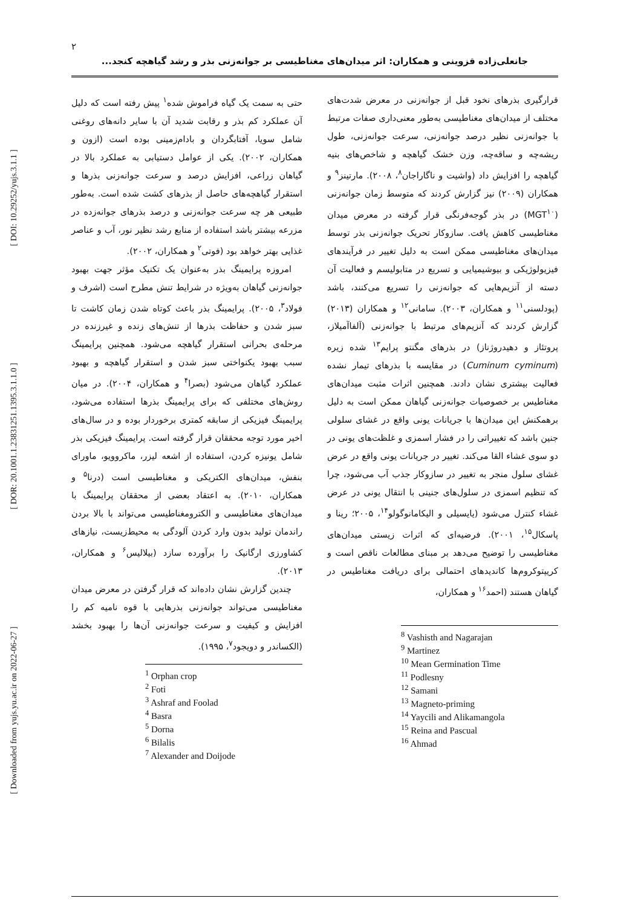۲
جانعلی‌زاده قزوینی و همکاران: اثر میدان‌های مغناطیسی بر جوانه‌زنی بذر و رشد گیاهچه کنجد...
[ DOI: 10.29252/yujs.3.1.1 ]
[ DOR: 20.1001.1.23831251.1395.3.1.1.0 ]
[ Downloaded from yujs.yu.ac.ir on 2022-06-27 ]
حتی به سمت یک گیاه فراموش شده<sup>۱</sup> پیش رفته است که دلیل آن عملکرد کم بذر و رقابت شدید آن با سایر دانه‌های روغنی شامل سویا، آفتابگردان و بادام‌زمینی بوده است (ازون و همکاران، ۲۰۰۲). یکی از عوامل دستیابی به عملکرد بالا در گیاهان زراعی، افزایش درصد و سرعت جوانه‌زنی بذرها و استقرار گیاهچه‌های حاصل از بذرهای کشت شده است. به‌طور طبیعی هر چه سرعت جوانه‌زنی و درصد بذرهای جوانه‌زده در مزرعه بیشتر باشد استفاده از منابع رشد نظیر نور، آب و عناصر غذایی بهتر خواهد بود (فوتی<sup>۲</sup> و همکاران، ۲۰۰۲).
امروزه پرایمینگ بذر به‌عنوان یک تکنیک مؤثر جهت بهبود جوانه‌زنی گیاهان به‌ویژه در شرایط تنش مطرح است (اشرف و فولاد<sup>۳</sup>، ۲۰۰۵). پرایمینگ بذر باعث کوتاه شدن زمان کاشت تا سبز شدن و حفاظت بذرها از تنش‌های زنده و غیرزنده در مرحله‌ی بحرانی استقرار گیاهچه می‌شود. همچنین پرایمینگ سبب بهبود یکنواختی سبز شدن و استقرار گیاهچه و بهبود عملکرد گیاهان می‌شود (بصرا<sup>۴</sup> و همکاران، ۲۰۰۴). در میان روش‌های مختلفی که برای پرایمینگ بذرها استفاده می‌شود، پرایمینگ فیزیکی از سابقه کمتری برخوردار بوده و در سال‌های اخیر مورد توجه محققان قرار گرفته است. پرایمینگ فیزیکی بذر شامل یونیزه کردن، استفاده از اشعه لیزر، ماکروویو، ماورای بنفش، میدان‌های الکتریکی و مغناطیسی است (درنا<sup>۵</sup> و همکاران، ۲۰۱۰). به اعتقاد بعضی از محققان پرایمینگ با میدان‌های مغناطیسی و الکترومغناطیسی می‌تواند با بالا بردن راندمان تولید بدون وارد کردن آلودگی به محیط‌زیست، نیازهای کشاورزی ارگانیک را برآورده سازد (بیلالیس<sup>۶</sup> و همکاران، ۲۰۱۳).
چندین گزارش نشان داده‌اند که قرار گرفتن در معرض میدان مغناطیسی می‌تواند جوانه‌زنی بذرهایی با قوه نامیه کم را افزایش و کیفیت و سرعت جوانه‌زنی آن‌ها را بهبود بخشد (الکساندر و دویجود<sup>۷</sup>، ۱۹۹۵).
<sup>1</sup> Orphan crop
<sup>2</sup> Foti
<sup>3</sup> Ashraf and Foolad
<sup>4</sup> Basra
<sup>5</sup> Dorna
<sup>6</sup> Bilalis
<sup>7</sup> Alexander and Doijode
قرارگیری بذرهای نخود قبل از جوانه‌زنی در معرض شدت‌های مختلف از میدان‌های مغناطیسی به‌طور معنی‌داری صفات مرتبط با جوانه‌زنی نظیر درصد جوانه‌زنی، سرعت جوانه‌زنی، طول ریشه‌چه و ساقه‌چه، وزن خشک گیاهچه و شاخص‌های بنیه گیاهچه را افزایش داد (واشیت و ناگاراجان<sup>۸</sup>، ۲۰۰۸). مارتینز<sup>۹</sup> و همکاران (۲۰۰۹) نیز گزارش کردند که متوسط زمان جوانه‌زنی (MGT<sup>۱۰</sup>) در بذر گوجه‌فرنگی قرار گرفته در معرض میدان مغناطیسی کاهش یافت. سازوکار تحریک جوانه‌زنی بذر توسط میدان‌های مغناطیسی ممکن است به دلیل تغییر در فرآیندهای فیزیولوژیکی و بیوشیمیایی و تسریع در متابولیسم و فعالیت آن دسته از آنزیم‌هایی که جوانه‌زنی را تسریع می‌کنند، باشد (پودلسنی<sup>۱۱</sup> و همکاران، ۲۰۰۳). سامانی<sup>۱۲</sup> و همکاران (۲۰۱۳) گزارش کردند که آنزیم‌های مرتبط با جوانه‌زنی (آلفاآمیلاز، پروتئاز و دهیدروژناز) در بذرهای مگنتو پرایم<sup>۱۳</sup> شده زیره (Cuminum cyminum) در مقایسه با بذرهای تیمار نشده فعالیت بیشتری نشان دادند. همچنین اثرات مثبت میدان‌های مغناطیس بر خصوصیات جوانه‌زنی گیاهان ممکن است به دلیل برهمکنش این میدان‌ها با جریانات یونی واقع در غشای سلولی جنین باشد که تغییراتی را در فشار اسمزی و غلظت‌های یونی در دو سوی غشاء القا می‌کند. تغییر در جریانات یونی واقع در عرض غشای سلول منجر به تغییر در سازوکار جذب آب می‌شود، چرا که تنظیم اسمزی در سلول‌های جنینی با انتقال یونی در عرض غشاء کنترل می‌شود (یایسیلی و الیکامانوگولو<sup>۱۴</sup>، ۲۰۰۵؛ رینا و پاسکال<sup>۱۵</sup>، ۲۰۰۱). فرضیه‌ای که اثرات زیستی میدان‌های مغناطیسی را توضیح می‌دهد بر مبنای مطالعات ناقص است و کریپتوکروم‌ها کاندیدهای احتمالی برای دریافت مغناطیس در گیاهان هستند (احمد<sup>۱۶</sup> و همکاران،
<sup>8</sup> Vashisth and Nagarajan
<sup>9</sup> Martinez
<sup>10</sup> Mean Germination Time
<sup>11</sup> Podlesny
<sup>12</sup> Samani
<sup>13</sup> Magneto-priming
<sup>14</sup> Yaycili and Alikamangola
<sup>15</sup> Reina and Pascual
<sup>16</sup> Ahmad